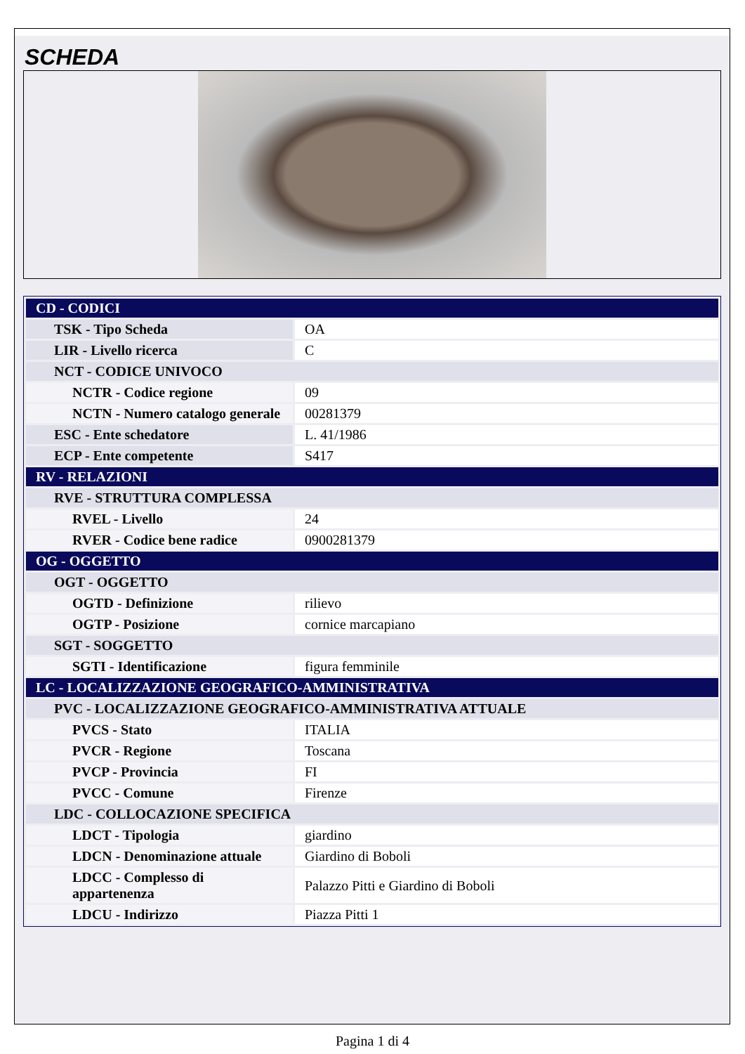SCHEDA
| CD - CODICI | |
| TSK - Tipo Scheda | OA |
| LIR - Livello ricerca | C |
| NCT - CODICE UNIVOCO | |
| NCTR - Codice regione | 09 |
| NCTN - Numero catalogo generale | 00281379 |
| ESC - Ente schedatore | L. 41/1986 |
| ECP - Ente competente | S417 |
| RV - RELAZIONI | |
| RVE - STRUTTURA COMPLESSA | |
| RVEL - Livello | 24 |
| RVER - Codice bene radice | 0900281379 |
| OG - OGGETTO | |
| OGT - OGGETTO | |
| OGTD - Definizione | rilievo |
| OGTP - Posizione | cornice marcapiano |
| SGT - SOGGETTO | |
| SGTI - Identificazione | figura femminile |
| LC - LOCALIZZAZIONE GEOGRAFICO-AMMINISTRATIVA | |
| PVC - LOCALIZZAZIONE GEOGRAFICO-AMMINISTRATIVA ATTUALE | |
| PVCS - Stato | ITALIA |
| PVCR - Regione | Toscana |
| PVCP - Provincia | FI |
| PVCC - Comune | Firenze |
| LDC - COLLOCAZIONE SPECIFICA | |
| LDCT - Tipologia | giardino |
| LDCN - Denominazione attuale | Giardino di Boboli |
| LDCC - Complesso di appartenenza | Palazzo Pitti e Giardino di Boboli |
| LDCU - Indirizzo | Piazza Pitti 1 |
Pagina 1 di 4